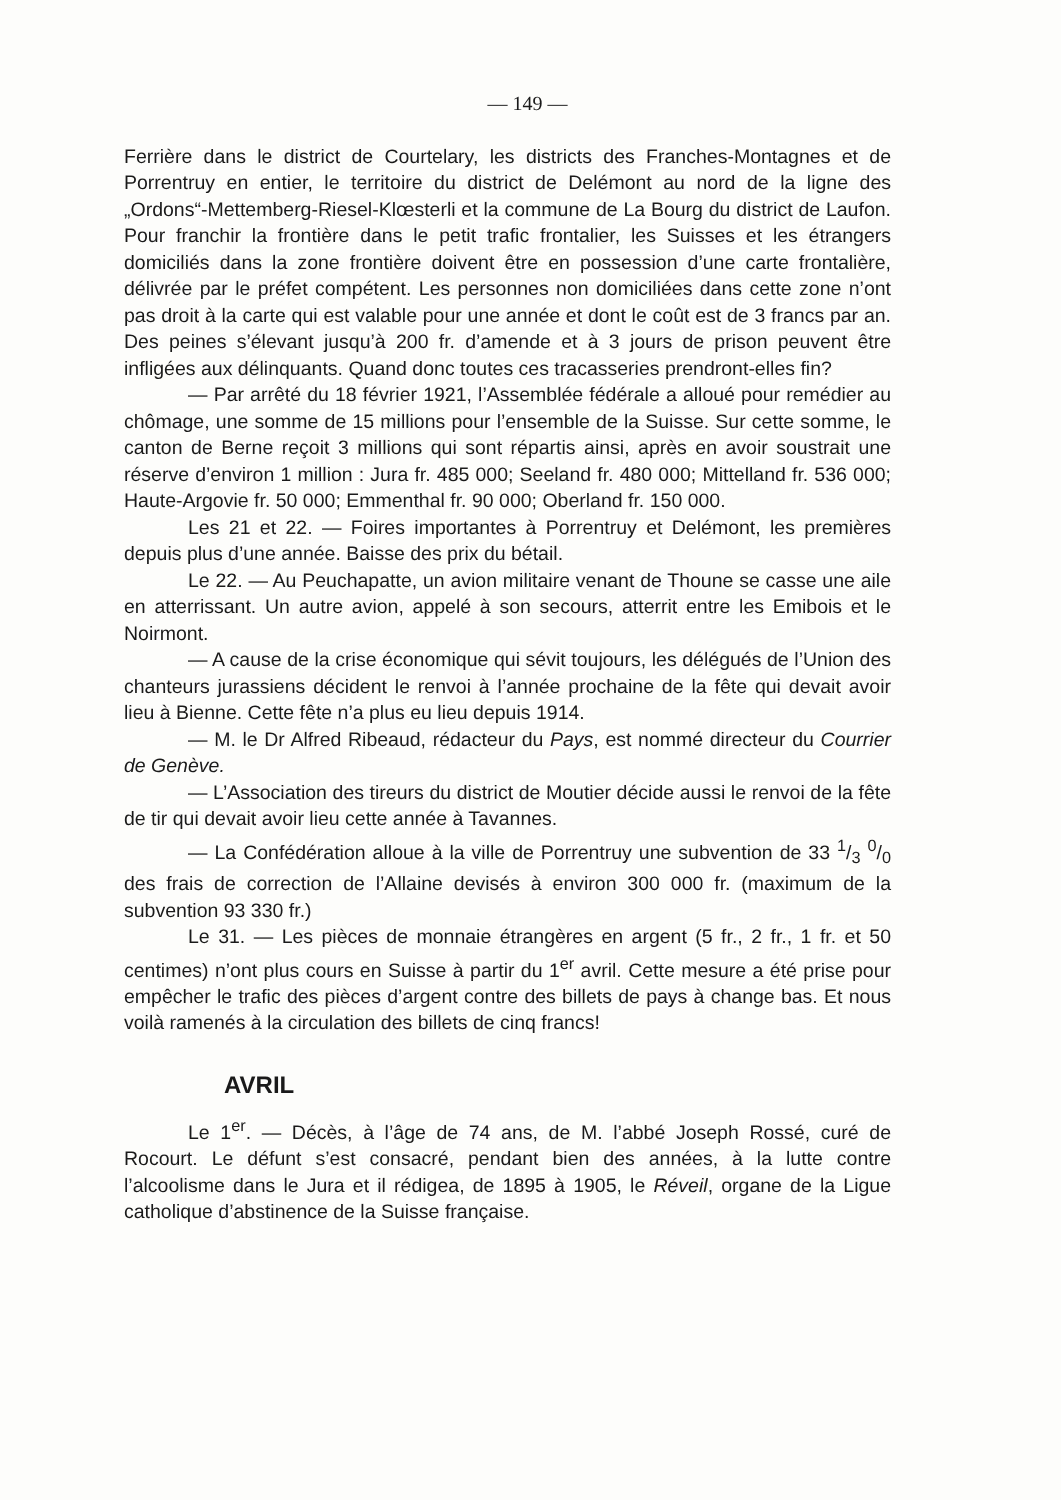— 149 —
Ferrière dans le district de Courtelary, les districts des Franches-Montagnes et de Porrentruy en entier, le territoire du district de Delémont au nord de la ligne des „Ordons“-Mettemberg-Riesel-Klœsterli et la commune de La Bourg du district de Laufon. Pour franchir la frontière dans le petit trafic frontalier, les Suisses et les étrangers domiciliés dans la zone frontière doivent être en possession d’une carte frontalière, délivrée par le préfet compétent. Les personnes non domiciliées dans cette zone n’ont pas droit à la carte qui est valable pour une année et dont le coût est de 3 francs par an. Des peines s’élevant jusqu’à 200 fr. d’amende et à 3 jours de prison peuvent être infligées aux délinquants. Quand donc toutes ces tracasseries prendront-elles fin?
— Par arrêté du 18 février 1921, l’Assemblée fédérale a alloué pour remédier au chômage, une somme de 15 millions pour l’ensemble de la Suisse. Sur cette somme, le canton de Berne reçoit 3 millions qui sont répartis ainsi, après en avoir soustrait une réserve d’environ 1 million : Jura fr. 485 000; Seeland fr. 480 000; Mittelland fr. 536 000; Haute-Argovie fr. 50 000; Emmenthal fr. 90 000; Oberland fr. 150 000.
Les 21 et 22. — Foires importantes à Porrentruy et Delémont, les premières depuis plus d’une année. Baisse des prix du bétail.
Le 22. — Au Peuchapatte, un avion militaire venant de Thoune se casse une aile en atterrissant. Un autre avion, appelé à son secours, atterrit entre les Emibois et le Noirmont.
— A cause de la crise économique qui sévit toujours, les délégués de l’Union des chanteurs jurassiens décident le renvoi à l’année prochaine de la fête qui devait avoir lieu à Bienne. Cette fête n’a plus eu lieu depuis 1914.
— M. le Dr Alfred Ribeaud, rédacteur du Pays, est nommé directeur du Courrier de Genève.
— L’Association des tireurs du district de Moutier décide aussi le renvoi de la fête de tir qui devait avoir lieu cette année à Tavannes.
— La Confédération alloue à la ville de Porrentruy une subvention de 33 1/3 0/0 des frais de correction de l’Allaine devisés à environ 300 000 fr. (maximum de la subvention 93 330 fr.)
Le 31. — Les pièces de monnaie étrangères en argent (5 fr., 2 fr., 1 fr. et 50 centimes) n’ont plus cours en Suisse à partir du 1<sup>er</sup> avril. Cette mesure a été prise pour empêcher le trafic des pièces d’argent contre des billets de pays à change bas. Et nous voilà ramenés à la circulation des billets de cinq francs!
AVRIL
Le 1<sup>er</sup>. — Décès, à l’âge de 74 ans, de M. l’abbé Joseph Rossé, curé de Rocourt. Le défunt s’est consacré, pendant bien des années, à la lutte contre l’alcoolisme dans le Jura et il rédigea, de 1895 à 1905, le Réveil, organe de la Ligue catholique d’abstinence de la Suisse française.